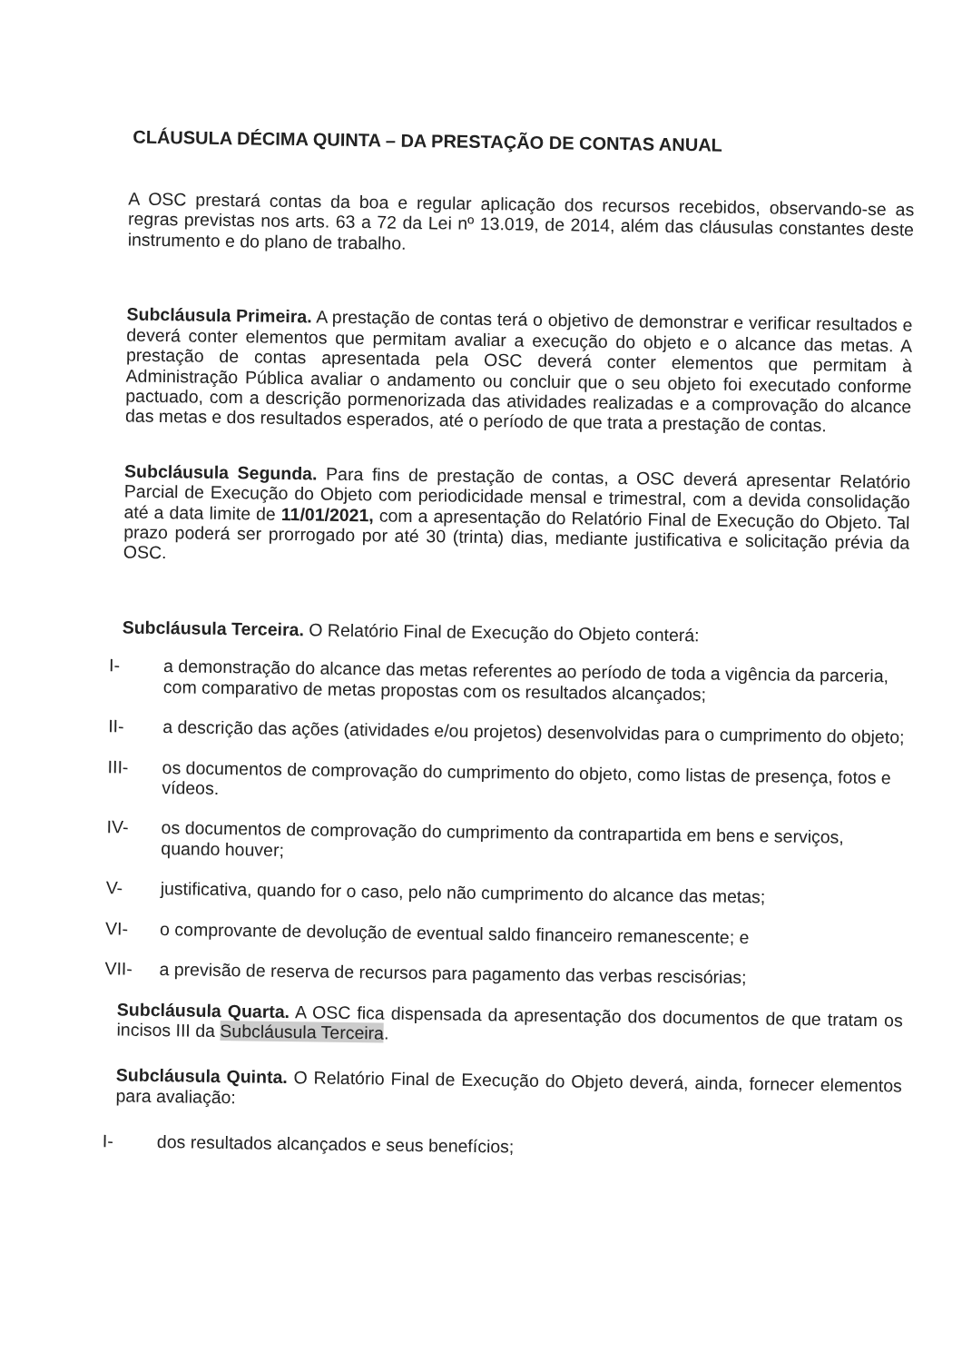CLÁUSULA DÉCIMA QUINTA – DA PRESTAÇÃO DE CONTAS ANUAL
A OSC prestará contas da boa e regular aplicação dos recursos recebidos, observando-se as regras previstas nos arts. 63 a 72 da Lei nº 13.019, de 2014, além das cláusulas constantes deste instrumento e do plano de trabalho.
Subcláusula Primeira. A prestação de contas terá o objetivo de demonstrar e verificar resultados e deverá conter elementos que permitam avaliar a execução do objeto e o alcance das metas. A prestação de contas apresentada pela OSC deverá conter elementos que permitam à Administração Pública avaliar o andamento ou concluir que o seu objeto foi executado conforme pactuado, com a descrição pormenorizada das atividades realizadas e a comprovação do alcance das metas e dos resultados esperados, até o período de que trata a prestação de contas.
Subcláusula Segunda. Para fins de prestação de contas, a OSC deverá apresentar Relatório Parcial de Execução do Objeto com periodicidade mensal e trimestral, com a devida consolidação até a data limite de 11/01/2021, com a apresentação do Relatório Final de Execução do Objeto. Tal prazo poderá ser prorrogado por até 30 (trinta) dias, mediante justificativa e solicitação prévia da OSC.
Subcláusula Terceira. O Relatório Final de Execução do Objeto conterá:
I- a demonstração do alcance das metas referentes ao período de toda a vigência da parceria, com comparativo de metas propostas com os resultados alcançados;
II- a descrição das ações (atividades e/ou projetos) desenvolvidas para o cumprimento do objeto;
III- os documentos de comprovação do cumprimento do objeto, como listas de presença, fotos e vídeos.
IV- os documentos de comprovação do cumprimento da contrapartida em bens e serviços, quando houver;
V- justificativa, quando for o caso, pelo não cumprimento do alcance das metas;
VI- o comprovante de devolução de eventual saldo financeiro remanescente; e
VII- a previsão de reserva de recursos para pagamento das verbas rescisórias;
Subcláusula Quarta. A OSC fica dispensada da apresentação dos documentos de que tratam os incisos III da Subcláusula Terceira.
Subcláusula Quinta. O Relatório Final de Execução do Objeto deverá, ainda, fornecer elementos para avaliação:
I- dos resultados alcançados e seus benefícios;